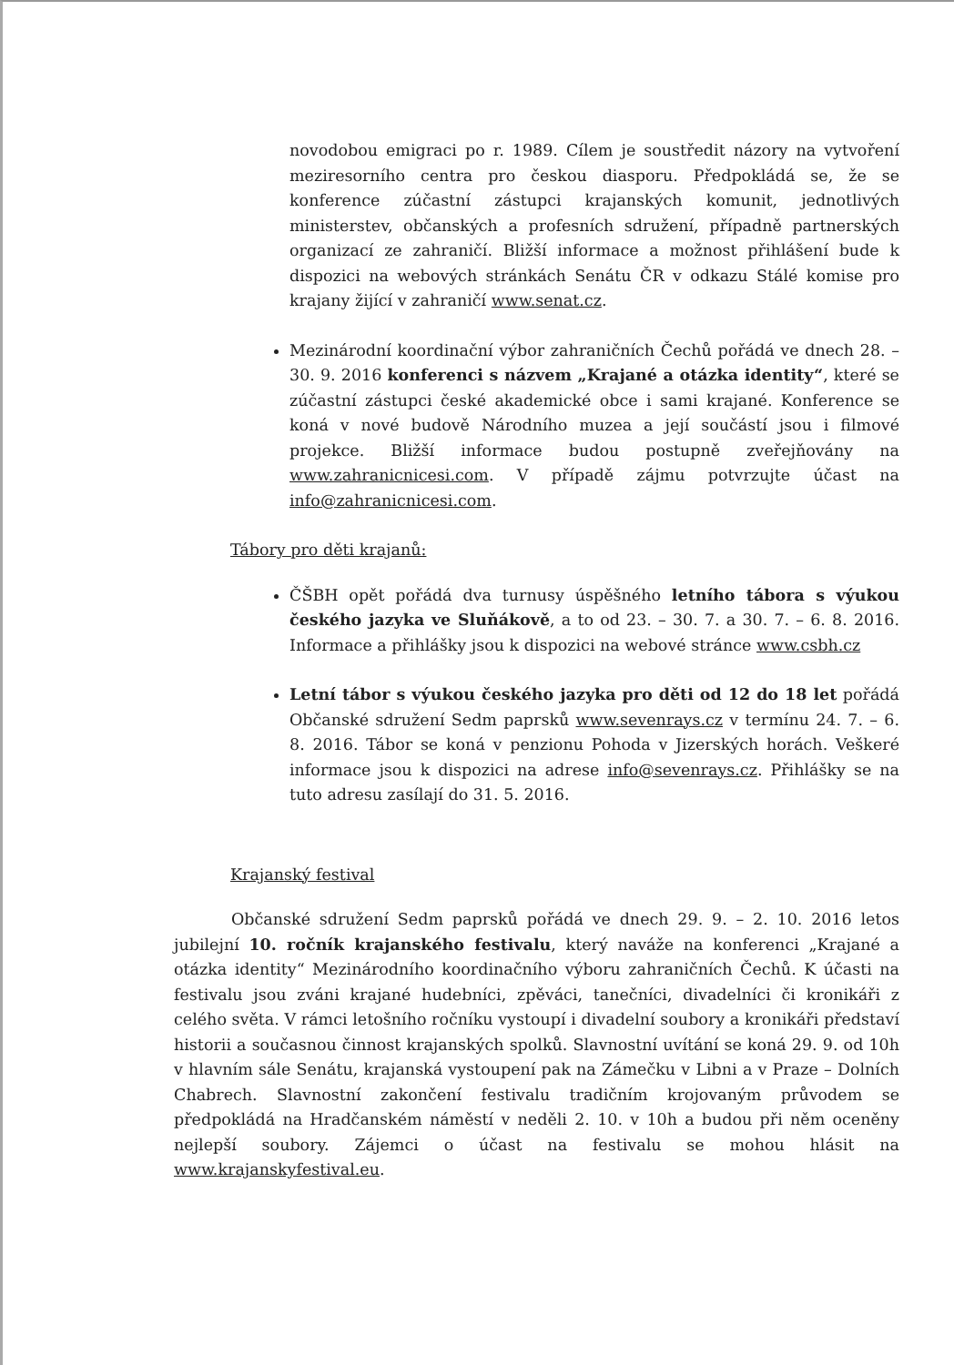novodobou emigraci po r. 1989. Cílem je soustředit názory na vytvoření meziresorního centra pro českou diasporu. Předpokládá se, že se konference zúčastní zástupci krajanských komunit, jednotlivých ministerstev, občanských a profesních sdružení, případně partnerských organizací ze zahraničí. Bližší informace a možnost přihlášení bude k dispozici na webových stránkách Senátu ČR v odkazu Stálé komise pro krajany žijící v zahraničí www.senat.cz.
Mezinárodní koordinační výbor zahraničních Čechů pořádá ve dnech 28. – 30. 9. 2016 konferenci s názvem „Krajané a otázka identity“, které se zúčastní zástupci české akademické obce i sami krajané. Konference se koná v nové budově Národního muzea a její součástí jsou i filmové projekce. Bližší informace budou postupně zveřejňovány na www.zahranicnicesi.com. V případě zájmu potvrzujte účast na info@zahranicnicesi.com.
Tábory pro děti krajanů:
ČŠBH opět pořádá dva turnusy úspěšného letního tábora s výukou českého jazyka ve Sluňákově, a to od 23. – 30. 7. a 30. 7. – 6. 8. 2016. Informace a přihlášky jsou k dispozici na webové stránce www.csbh.cz
Letní tábor s výukou českého jazyka pro děti od 12 do 18 let pořádá Občanské sdružení Sedm paprsků www.sevenrays.cz v termínu 24. 7. – 6. 8. 2016. Tábor se koná v penzionu Pohoda v Jizerských horách. Veškeré informace jsou k dispozici na adrese info@sevenrays.cz. Přihlášky se na tuto adresu zasílají do 31. 5. 2016.
Krajanský festival
Občanské sdružení Sedm paprsků pořádá ve dnech 29. 9. – 2. 10. 2016 letos jubilejní 10. ročník krajanského festivalu, který naváže na konferenci „Krajané a otázka identity“ Mezinárodního koordinačního výboru zahraničních Čechů. K účasti na festivalu jsou zváni krajané hudebníci, zpěváci, tanečníci, divadelníci či kronikáři z celého světa. V rámci letošního ročníku vystoupí i divadelní soubory a kronikáři představí historii a současnou činnost krajanských spolků. Slavnostní uvítání se koná 29. 9. od 10h v hlavním sále Senátu, krajanská vystoupení pak na Zámečku v Libni a v Praze – Dolních Chabrech. Slavnostní zakončení festivalu tradičním krojovaným průvodem se předpokládá na Hradčanském náměstí v neděli 2. 10. v 10h a budou při něm oceněny nejlepší soubory. Zájemci o účast na festivalu se mohou hlásit na www.krajanskyfestival.eu.